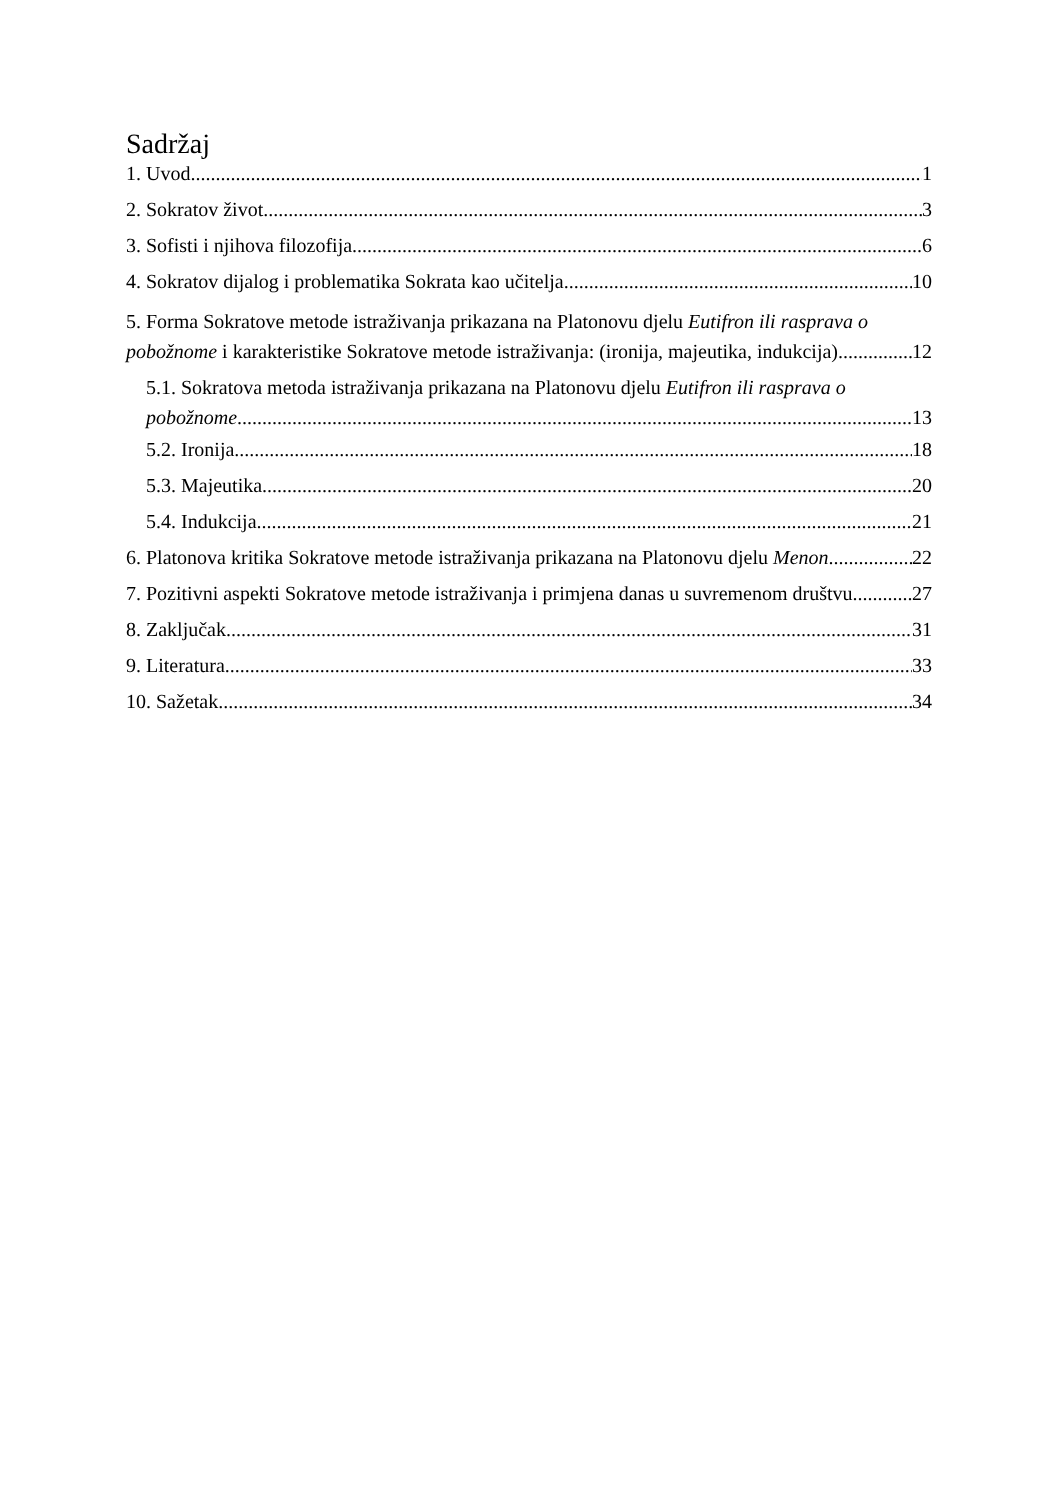Sadržaj
1. Uvod 1
2. Sokratov život 3
3. Sofisti i njihova filozofija 6
4. Sokratov dijalog i problematika Sokrata kao učitelja 10
5. Forma Sokratove metode istraživanja prikazana na Platonovu djelu Eutifron ili rasprava o
pobožnome i karakteristike Sokratove metode istraživanja: (ironija, majeutika, indukcija) 12
5.1. Sokratova metoda istraživanja prikazana na Platonovu djelu Eutifron ili rasprava o
pobožnome 13
5.2. Ironija 18
5.3. Majeutika 20
5.4. Indukcija 21
6. Platonova kritika Sokratove metode istraživanja prikazana na Platonovu djelu Menon 22
7. Pozitivni aspekti Sokratove metode istraživanja i primjena danas u suvremenom društvu 27
8. Zaključak 31
9. Literatura 33
10. Sažetak 34